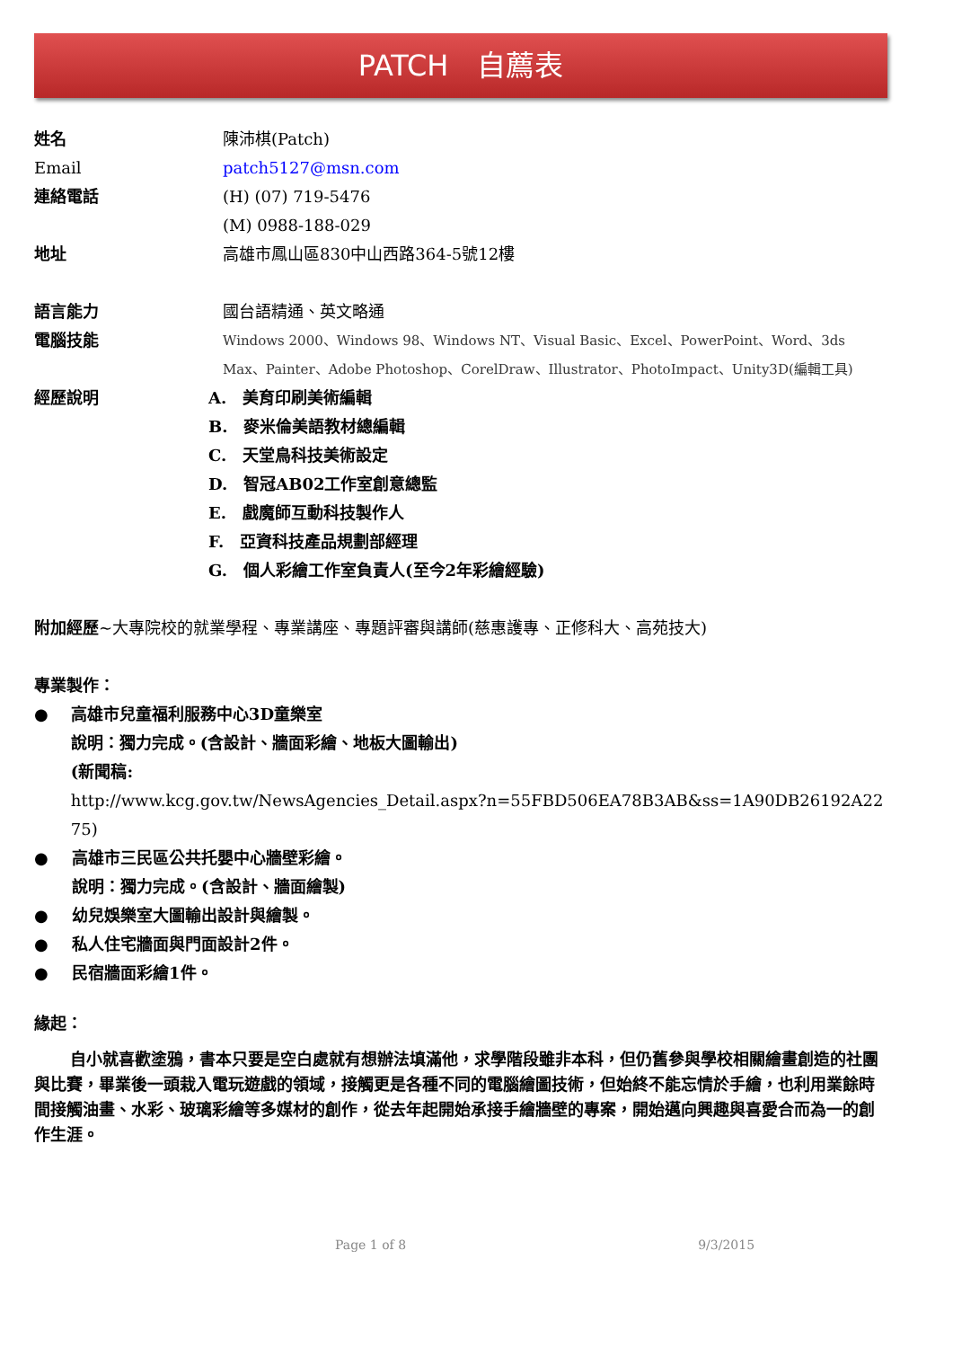PATCH　自薦表
姓名 陳沛棋(Patch)
Email patch5127@msn.com
連絡電話 (H) (07) 719-5476
(M) 0988-188-029
地址 高雄市鳳山區830中山西路364-5號12樓
語言能力 國台語精通、英文略通
電腦技能
Windows 2000、Windows 98、Windows NT、Visual Basic、Excel、PowerPoint、Word、3ds Max、Painter、Adobe Photoshop、CorelDraw、Illustrator、PhotoImpact、Unity3D(編輯工具)
經歷說明 A.　美育印刷美術編輯
B.　麥米倫美語教材總編輯
C.　天堂鳥科技美術設定
D.　智冠AB02工作室創意總監
E.　戲魔師互動科技製作人
F.　亞資科技產品規劃部經理
G.　個人彩繪工作室負責人(至今2年彩繪經驗)
附加經歷~大專院校的就業學程、專業講座、專題評審與講師(慈惠護專、正修科大、高苑技大)
專業製作：
● 高雄市兒童福利服務中心3D童樂室
說明：獨力完成。(含設計、牆面彩繪、地板大圖輸出)
(新聞稿:
http://www.kcg.gov.tw/NewsAgencies_Detail.aspx?n=55FBD506EA78B3AB&ss=1A90DB26192A2275)
● 高雄市三民區公共托嬰中心牆壁彩繪。
說明：獨力完成。(含設計、牆面繪製)
● 幼兒娛樂室大圖輸出設計與繪製。
● 私人住宅牆面與門面設計2件。
● 民宿牆面彩繪1件。
緣起：
自小就喜歡塗鴉，書本只要是空白處就有想辦法填滿他，求學階段雖非本科，但仍舊參與學校相關繪畫創造的社團與比賽，畢業後一頭栽入電玩遊戲的領域，接觸更是各種不同的電腦繪圖技術，但始終不能忘情於手繪，也利用業餘時間接觸油畫、水彩、玻璃彩繪等多媒材的創作，從去年起開始承接手繪牆壁的專案，開始邁向興趣與喜愛合而為一的創作生涯。
Page 1 of 8 9/3/2015